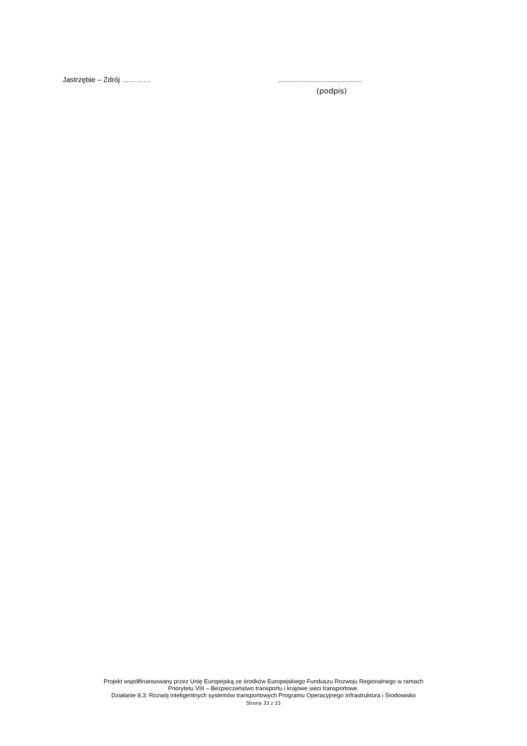Jastrzębie – Zdrój ………… ..........................................
(podpis)
Projekt współfinansowany przez Unię Europejską ze środków Europejskiego Funduszu Rozwoju Regionalnego w ramach
Priorytetu VIII – Bezpieczeństwo transportu i krajowe sieci transportowe.
Działanie 8.3: Rozwój inteligentnych systemów transportowych Programu Operacyjnego Infrastruktura i Środowisko
Strona 33 z 33